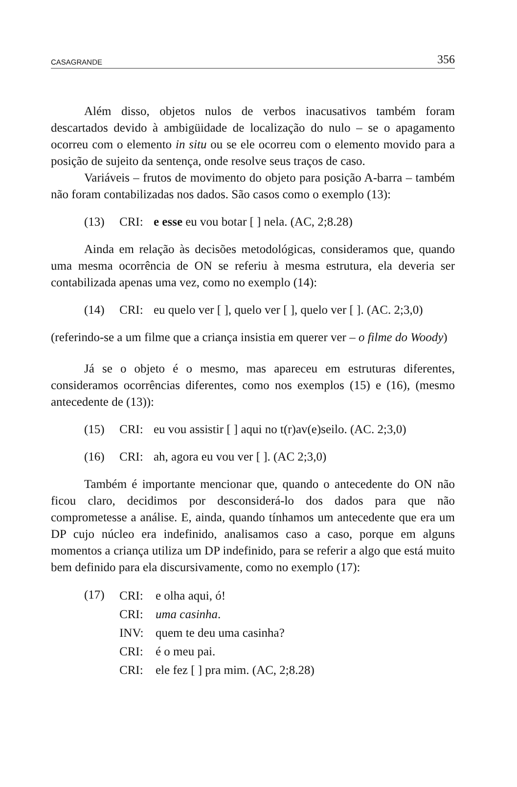CASAGRANDE 356
Além disso, objetos nulos de verbos inacusativos também foram descartados devido à ambigüidade de localização do nulo – se o apagamento ocorreu com o elemento in situ ou se ele ocorreu com o elemento movido para a posição de sujeito da sentença, onde resolve seus traços de caso.
Variáveis – frutos de movimento do objeto para posição A-barra – também não foram contabilizadas nos dados. São casos como o exemplo (13):
(13) CRI: e esse eu vou botar [ ] nela. (AC, 2;8.28)
Ainda em relação às decisões metodológicas, consideramos que, quando uma mesma ocorrência de ON se referiu à mesma estrutura, ela deveria ser contabilizada apenas uma vez, como no exemplo (14):
(14) CRI: eu quelo ver [ ], quelo ver [ ], quelo ver [ ]. (AC. 2;3,0)
(referindo-se a um filme que a criança insistia em querer ver – o filme do Woody)
Já se o objeto é o mesmo, mas apareceu em estruturas diferentes, consideramos ocorrências diferentes, como nos exemplos (15) e (16), (mesmo antecedente de (13)):
(15) CRI: eu vou assistir [ ] aqui no t(r)av(e)seilo. (AC. 2;3,0)
(16) CRI: ah, agora eu vou ver [ ]. (AC 2;3,0)
Também é importante mencionar que, quando o antecedente do ON não ficou claro, decidimos por desconsiderá-lo dos dados para que não comprometesse a análise. E, ainda, quando tínhamos um antecedente que era um DP cujo núcleo era indefinido, analisamos caso a caso, porque em alguns momentos a criança utiliza um DP indefinido, para se referir a algo que está muito bem definido para ela discursivamente, como no exemplo (17):
(17)
CRI: e olha aqui, ó!
CRI: uma casinha.
INV: quem te deu uma casinha?
CRI: é o meu pai.
CRI: ele fez [ ] pra mim. (AC, 2;8.28)